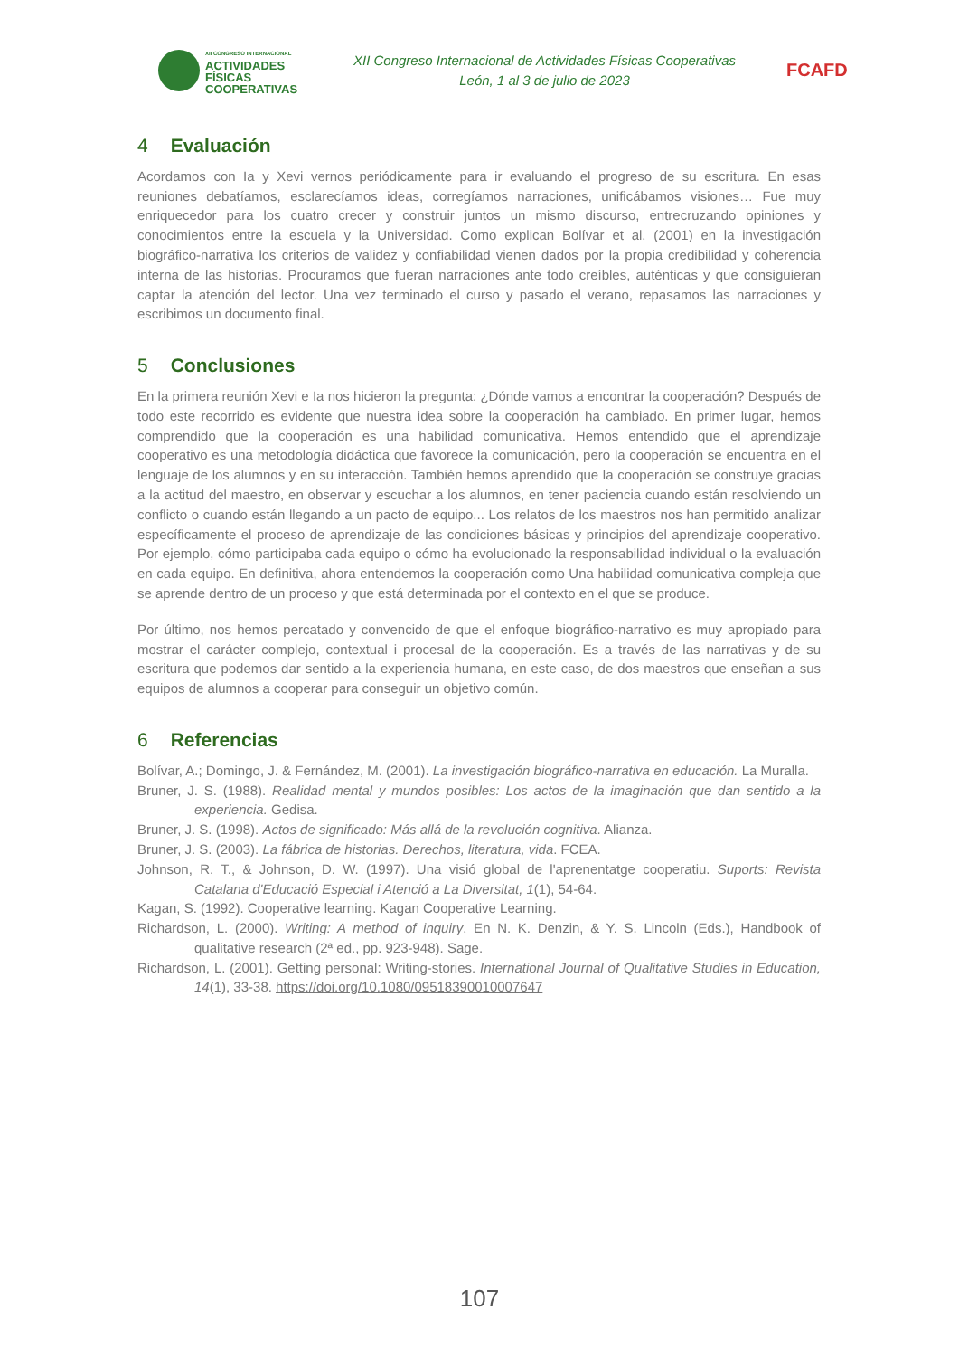XII CONGRESO INTERNACIONAL
ACTIVIDADES
FÍSICAS
COOPERATIVAS
XII Congreso Internacional de Actividades Físicas Cooperativas
León, 1 al 3 de julio de 2023
FCAFD
4 Evaluación
Acordamos con Ia y Xevi vernos periódicamente para ir evaluando el progreso de su escritura. En esas reuniones debatíamos, esclarecíamos ideas, corregíamos narraciones, unificábamos visiones… Fue muy enriquecedor para los cuatro crecer y construir juntos un mismo discurso, entrecruzando opiniones y conocimientos entre la escuela y la Universidad. Como explican Bolívar et al. (2001) en la investigación biográfico-narrativa los criterios de validez y confiabilidad vienen dados por la propia credibilidad y coherencia interna de las historias. Procuramos que fueran narraciones ante todo creíbles, auténticas y que consiguieran captar la atención del lector. Una vez terminado el curso y pasado el verano, repasamos las narraciones y escribimos un documento final.
5 Conclusiones
En la primera reunión Xevi e Ia nos hicieron la pregunta: ¿Dónde vamos a encontrar la cooperación? Después de todo este recorrido es evidente que nuestra idea sobre la cooperación ha cambiado. En primer lugar, hemos comprendido que la cooperación es una habilidad comunicativa. Hemos entendido que el aprendizaje cooperativo es una metodología didáctica que favorece la comunicación, pero la cooperación se encuentra en el lenguaje de los alumnos y en su interacción. También hemos aprendido que la cooperación se construye gracias a la actitud del maestro, en observar y escuchar a los alumnos, en tener paciencia cuando están resolviendo un conflicto o cuando están llegando a un pacto de equipo... Los relatos de los maestros nos han permitido analizar específicamente el proceso de aprendizaje de las condiciones básicas y principios del aprendizaje cooperativo. Por ejemplo, cómo participaba cada equipo o cómo ha evolucionado la responsabilidad individual o la evaluación en cada equipo. En definitiva, ahora entendemos la cooperación como Una habilidad comunicativa compleja que se aprende dentro de un proceso y que está determinada por el contexto en el que se produce.
Por último, nos hemos percatado y convencido de que el enfoque biográfico-narrativo es muy apropiado para mostrar el carácter complejo, contextual i procesal de la cooperación. Es a través de las narrativas y de su escritura que podemos dar sentido a la experiencia humana, en este caso, de dos maestros que enseñan a sus equipos de alumnos a cooperar para conseguir un objetivo común.
6 Referencias
Bolívar, A.; Domingo, J. & Fernández, M. (2001). La investigación biográfico-narrativa en educación. La Muralla.
Bruner, J. S. (1988). Realidad mental y mundos posibles: Los actos de la imaginación que dan sentido a la experiencia. Gedisa.
Bruner, J. S. (1998). Actos de significado: Más allá de la revolución cognitiva. Alianza.
Bruner, J. S. (2003). La fábrica de historias. Derechos, literatura, vida. FCEA.
Johnson, R. T., & Johnson, D. W. (1997). Una visió global de l'aprenentatge cooperatiu. Suports: Revista Catalana d'Educació Especial i Atenció a La Diversitat, 1(1), 54-64.
Kagan, S. (1992). Cooperative learning. Kagan Cooperative Learning.
Richardson, L. (2000). Writing: A method of inquiry. En N. K. Denzin, & Y. S. Lincoln (Eds.), Handbook of qualitative research (2ª ed., pp. 923-948). Sage.
Richardson, L. (2001). Getting personal: Writing-stories. International Journal of Qualitative Studies in Education, 14(1), 33-38. https://doi.org/10.1080/09518390010007647
107